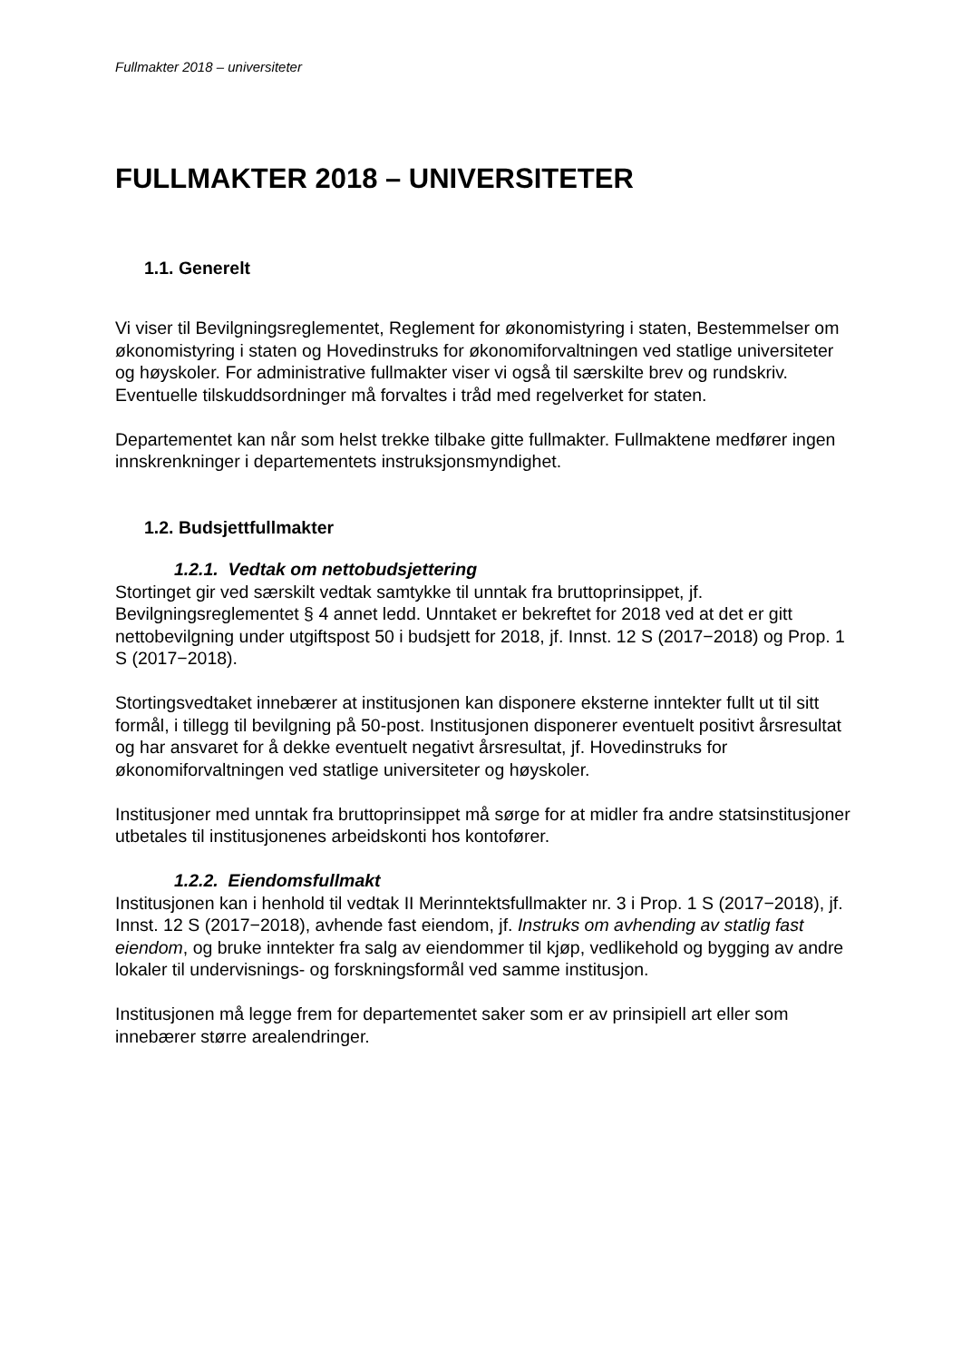Fullmakter 2018 – universiteter
FULLMAKTER 2018 – UNIVERSITETER
1.1. Generelt
Vi viser til Bevilgningsreglementet, Reglement for økonomistyring i staten, Bestemmelser om økonomistyring i staten og Hovedinstruks for økonomiforvaltningen ved statlige universiteter og høyskoler. For administrative fullmakter viser vi også til særskilte brev og rundskriv. Eventuelle tilskuddsordninger må forvaltes i tråd med regelverket for staten.
Departementet kan når som helst trekke tilbake gitte fullmakter. Fullmaktene medfører ingen innskrenkninger i departementets instruksjonsmyndighet.
1.2. Budsjettfullmakter
1.2.1. Vedtak om nettobudsjettering
Stortinget gir ved særskilt vedtak samtykke til unntak fra bruttoprinsippet, jf. Bevilgningsreglementet § 4 annet ledd. Unntaket er bekreftet for 2018 ved at det er gitt nettobevilgning under utgiftspost 50 i budsjett for 2018, jf. Innst. 12 S (2017−2018) og Prop. 1 S (2017−2018).
Stortingsvedtaket innebærer at institusjonen kan disponere eksterne inntekter fullt ut til sitt formål, i tillegg til bevilgning på 50-post. Institusjonen disponerer eventuelt positivt årsresultat og har ansvaret for å dekke eventuelt negativt årsresultat, jf. Hovedinstruks for økonomiforvaltningen ved statlige universiteter og høyskoler.
Institusjoner med unntak fra bruttoprinsippet må sørge for at midler fra andre statsinstitusjoner utbetales til institusjonenes arbeidskonti hos kontofører.
1.2.2. Eiendomsfullmakt
Institusjonen kan i henhold til vedtak II Merinntektsfullmakter nr. 3 i Prop. 1 S (2017−2018), jf. Innst. 12 S (2017−2018), avhende fast eiendom, jf. Instruks om avhending av statlig fast eiendom, og bruke inntekter fra salg av eiendommer til kjøp, vedlikehold og bygging av andre lokaler til undervisnings- og forskningsformål ved samme institusjon.
Institusjonen må legge frem for departementet saker som er av prinsipiell art eller som innebærer større arealendringer.